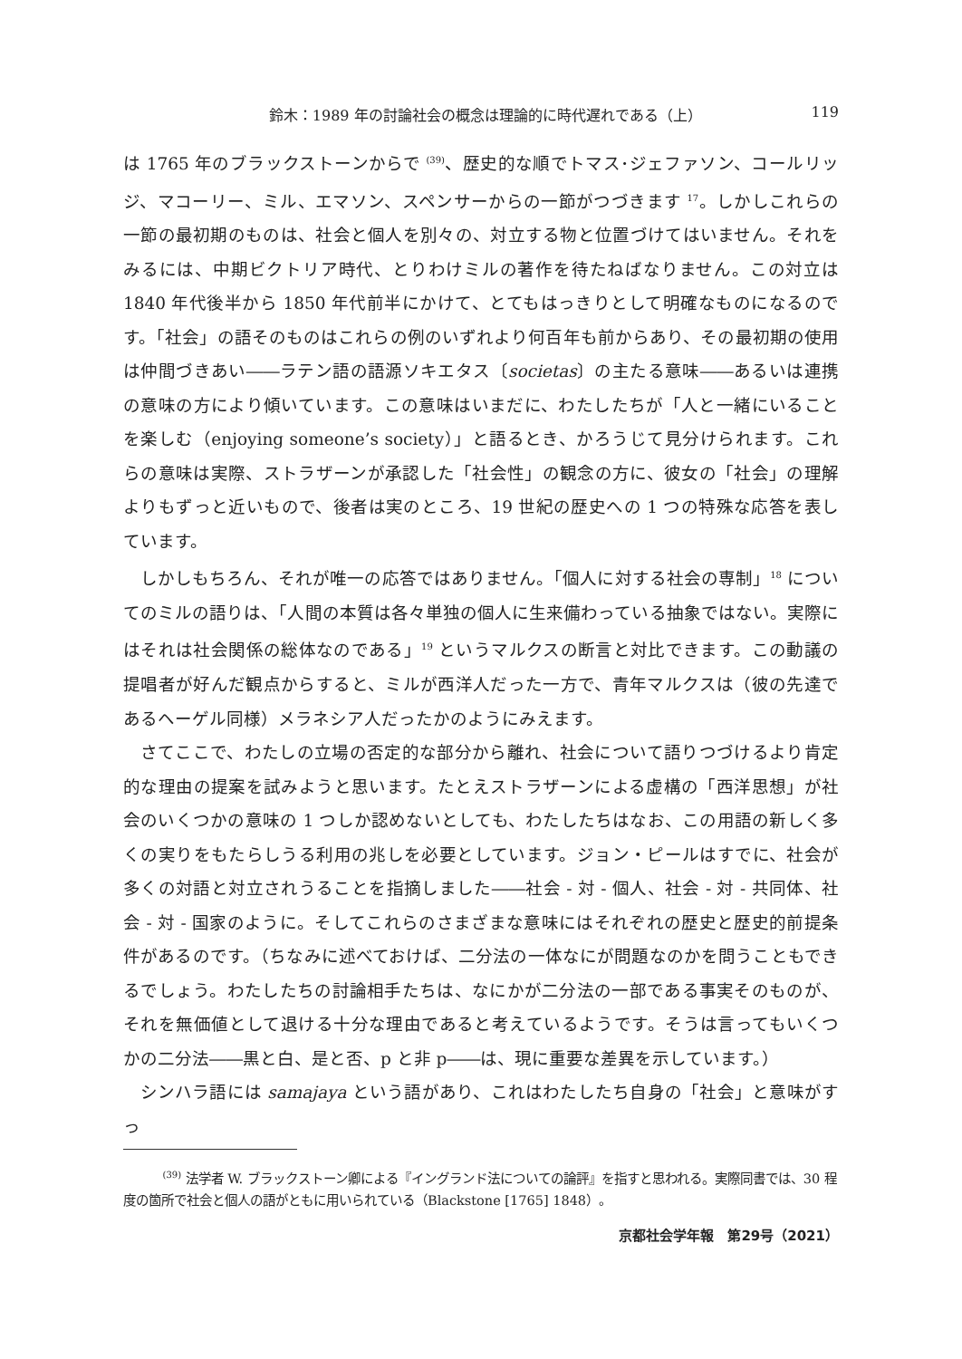鈴木：1989 年の討論社会の概念は理論的に時代遅れである（上） 119
は 1765 年のブラックストーンからで <sup>(39)</sup>、歴史的な順でトマス･ジェファソン、コールリッジ、マコーリー、ミル、エマソン、スペンサーからの一節がつづきます <sup>17</sup>。しかしこれらの一節の最初期のものは、社会と個人を別々の、対立する物と位置づけてはいません。それをみるには、中期ビクトリア時代、とりわけミルの著作を待たねばなりません。この対立は 1840 年代後半から 1850 年代前半にかけて、とてもはっきりとして明確なものになるのです。「社会」の語そのものはこれらの例のいずれより何百年も前からあり、その最初期の使用は仲間づきあい――ラテン語の語源ソキエタス〔societas〕の主たる意味――あるいは連携の意味の方により傾いています。この意味はいまだに、わたしたちが「人と一緒にいることを楽しむ（enjoying someone’s society）」と語るとき、かろうじて見分けられます。これらの意味は実際、ストラザーンが承認した「社会性」の観念の方に、彼女の「社会」の理解よりもずっと近いもので、後者は実のところ、19 世紀の歴史への 1 つの特殊な応答を表しています。
しかしもちろん、それが唯一の応答ではありません。「個人に対する社会の専制」<sup>18</sup> についてのミルの語りは、「人間の本質は各々単独の個人に生来備わっている抽象ではない。実際にはそれは社会関係の総体なのである」<sup>19</sup> というマルクスの断言と対比できます。この動議の提唱者が好んだ観点からすると、ミルが西洋人だった一方で、青年マルクスは（彼の先達であるヘーゲル同様）メラネシア人だったかのようにみえます。
さてここで、わたしの立場の否定的な部分から離れ、社会について語りつづけるより肯定的な理由の提案を試みようと思います。たとえストラザーンによる虚構の「西洋思想」が社会のいくつかの意味の 1 つしか認めないとしても、わたしたちはなお、この用語の新しく多くの実りをもたらしうる利用の兆しを必要としています。ジョン・ピールはすでに、社会が多くの対語と対立されうることを指摘しました――社会 - 対 - 個人、社会 - 対 - 共同体、社会 - 対 - 国家のように。そしてこれらのさまざまな意味にはそれぞれの歴史と歴史的前提条件があるのです。（ちなみに述べておけば、二分法の一体なにが問題なのかを問うこともできるでしょう。わたしたちの討論相手たちは、なにかが二分法の一部である事実そのものが、それを無価値として退ける十分な理由であると考えているようです。そうは言ってもいくつかの二分法――黒と白、是と否、p と非 p――は、現に重要な差異を示しています。）
シンハラ語には samajaya という語があり、これはわたしたち自身の「社会」と意味がすっ
<sup>(39)</sup> 法学者 W. ブラックストーン卿による『イングランド法についての論評』を指すと思われる。実際同書では、30 程度の箇所で社会と個人の語がともに用いられている（Blackstone [1765] 1848）。
京都社会学年報　第29号（2021）